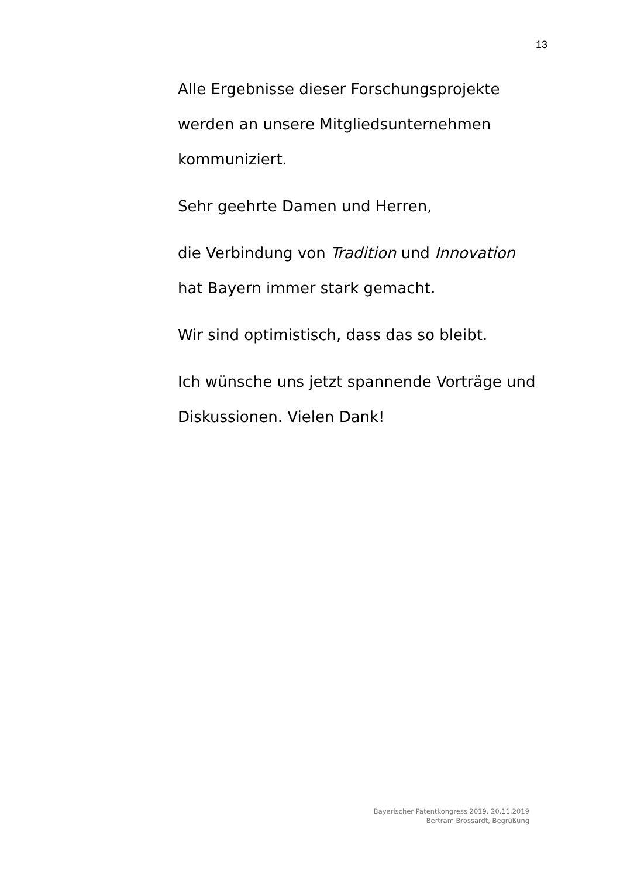13
Alle Ergebnisse dieser Forschungsprojekte werden an unsere Mitgliedsunternehmen kommuniziert.
Sehr geehrte Damen und Herren,
die Verbindung von Tradition und Innovation
hat Bayern immer stark gemacht.
Wir sind optimistisch, dass das so bleibt.
Ich wünsche uns jetzt spannende Vorträge und Diskussionen. Vielen Dank!
Bayerischer Patentkongress 2019, 20.11.2019
Bertram Brossardt, Begrüßung